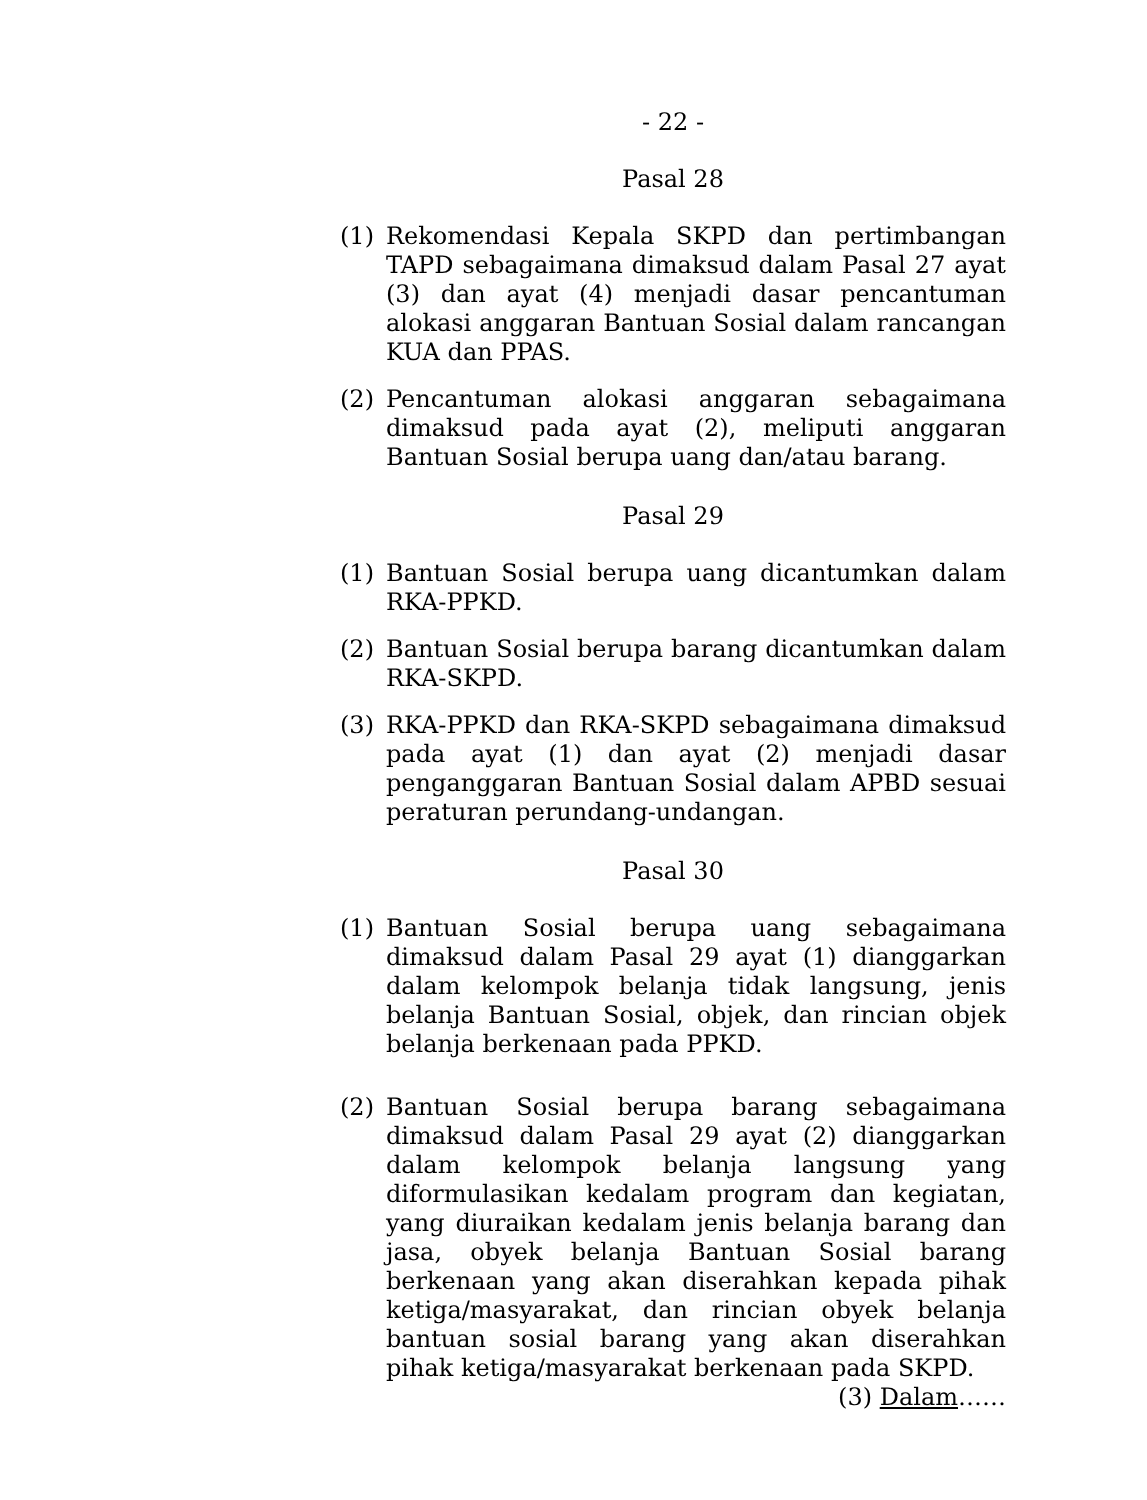- 22 -
Pasal 28
(1) Rekomendasi Kepala SKPD dan pertimbangan TAPD sebagaimana dimaksud dalam Pasal 27 ayat (3) dan ayat (4) menjadi dasar pencantuman alokasi anggaran Bantuan Sosial dalam rancangan KUA dan PPAS.
(2) Pencantuman alokasi anggaran sebagaimana dimaksud pada ayat (2), meliputi anggaran Bantuan Sosial berupa uang dan/atau barang.
Pasal 29
(1) Bantuan Sosial berupa uang dicantumkan dalam RKA-PPKD.
(2) Bantuan Sosial berupa barang dicantumkan dalam RKA-SKPD.
(3) RKA-PPKD dan RKA-SKPD sebagaimana dimaksud pada ayat (1) dan ayat (2) menjadi dasar penganggaran Bantuan Sosial dalam APBD sesuai peraturan perundang-undangan.
Pasal 30
(1) Bantuan Sosial berupa uang sebagaimana dimaksud dalam Pasal 29 ayat (1) dianggarkan dalam kelompok belanja tidak langsung, jenis belanja Bantuan Sosial, objek, dan rincian objek belanja berkenaan pada PPKD.
(2) Bantuan Sosial berupa barang sebagaimana dimaksud dalam Pasal 29 ayat (2) dianggarkan dalam kelompok belanja langsung yang diformulasikan kedalam program dan kegiatan, yang diuraikan kedalam jenis belanja barang dan jasa, obyek belanja Bantuan Sosial barang berkenaan yang akan diserahkan kepada pihak ketiga/masyarakat, dan rincian obyek belanja bantuan sosial barang yang akan diserahkan pihak ketiga/masyarakat berkenaan pada SKPD.
(3) Dalam……